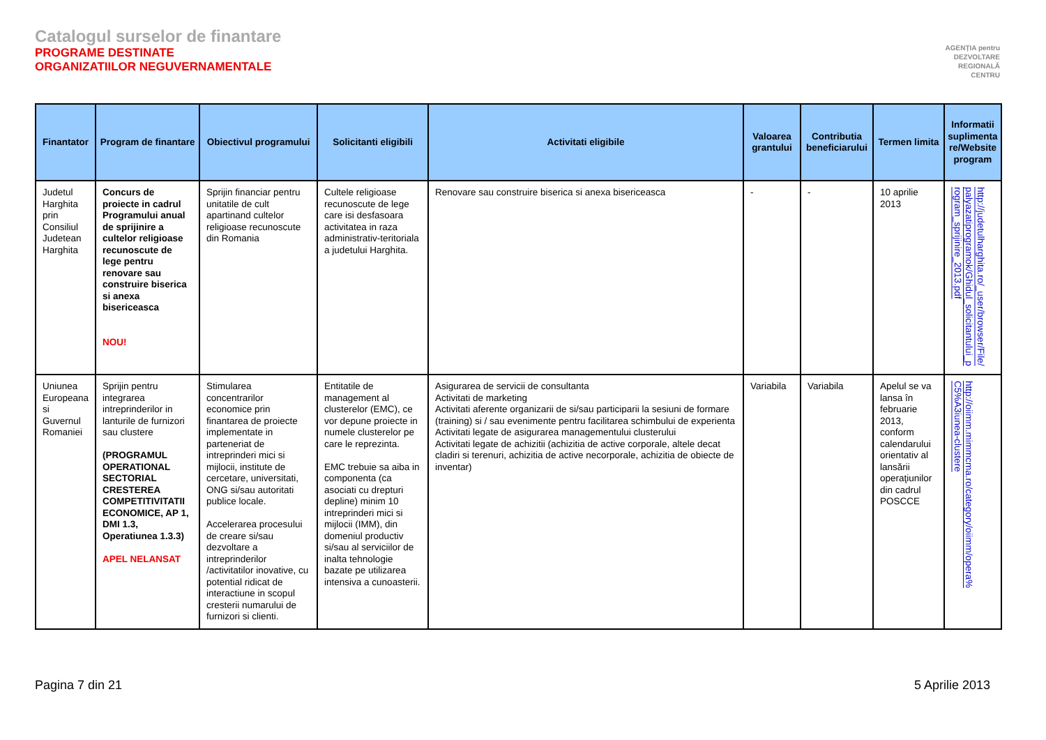Catalogul surselor de finantare
PROGRAME DESTINATE
ORGANIZATIILOR NEGUVERNAMENTALE
AGENȚIA pentru
DEZVOLTARE
REGIONALĂ
CENTRU
| Finantator | Program de finantare | Obiectivul programului | Solicitanti eligibili | Activitati eligibile | Valoarea grantului | Contributia beneficiarului | Termen limita | Informatii suplimenta re/Website program |
| --- | --- | --- | --- | --- | --- | --- | --- | --- |
| Judetul Harghita prin Consiliul Judetean Harghita | Concurs de proiecte in cadrul Programului anual de sprijinire a cultelor religioase recunoscute de lege pentru renovare sau construire biserica si anexa bisericeasca NOU! | Sprijin financiar pentru unitatile de cult apartinand cultelor religioase recunoscute din Romania | Cultele religioase recunoscute de lege care isi desfasoara activitatea in raza administrativ-teritoriala a judetului Harghita. | Renovare sau construire biserica si anexa bisericeasca | - | - | 10 aprilie 2013 | http://judetulharghita.ro/_user/browser/File/palyazatiprogramok/Ghidul_solicitantului_program_sprijinire_2013.pdf |
| Uniunea Europeana si Guvernul Romaniei | Sprijin pentru integrarea intreprinderilor in lanturile de furnizori sau clustere (PROGRAMUL OPERATIONAL SECTORIAL CRESTEREA COMPETITIVITATII ECONOMICE, AP 1, DMI 1.3, Operatiunea 1.3.3) APEL NELANSAT | Stimularea concentrarilor economice prin finantarea de proiecte implementate in parteneriat de intreprinderi mici si mijlocii, institute de cercetare, universitati, ONG si/sau autoritati publice locale. Accelerarea procesului de creare si/sau dezvoltare a intreprinderilor /activitatilor inovative, cu potential ridicat de interactiune in scopul cresterii numarului de furnizori si clienti. | Entitatile de management al clusterelor (EMC), ce vor depune proiecte in numele clusterelor pe care le reprezinta. EMC trebuie sa aiba in componenta (ca asociati cu drepturi depline) minim 10 intreprinderi mici si mijlocii (IMM), din domeniul productiv si/sau al serviciilor de inalta tehnologie bazate pe utilizarea intensiva a cunoasterii. | Asigurarea de servicii de consultanta Activitati de marketing Activitati aferente organizarii de si/sau participarii la sesiuni de formare (training) si / sau evenimente pentru facilitarea schimbului de experienta Activitati legate de asigurarea managementului clusterului Activitati legate de achizitii (achizitia de active corporale, altele decat cladiri si terenuri, achizitia de active necorporale, achizitia de obiecte de inventar) | Variabila | Variabila | Apelul se va lansa în februarie 2013, conform calendarului orientativ al lansării operaţiunilor din cadrul POSCCE | http://oiimm.mimmcma.ro/category/oiimm/opera%C5%A3iunea-clustere |
Pagina 7 din 21 5 Aprilie 2013